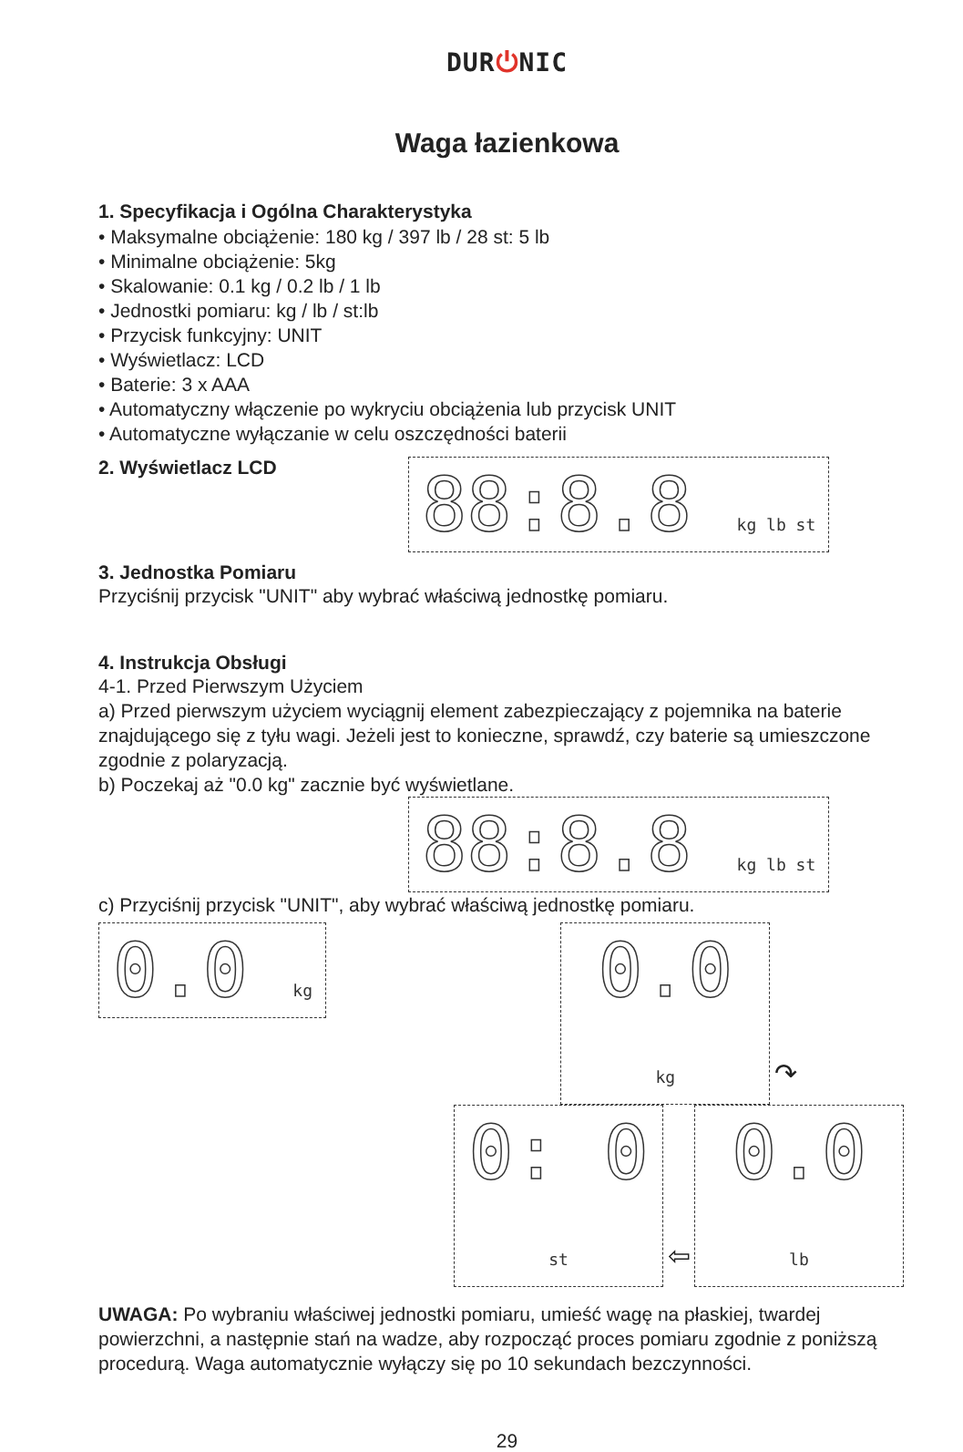DUR⏻NIC
Waga łazienkowa
1. Specyfikacja i Ogólna Charakterystyka
• Maksymalne obciążenie: 180 kg / 397 lb / 28 st: 5 lb
• Minimalne obciążenie: 5kg
• Skalowanie: 0.1 kg / 0.2 lb / 1 lb
• Jednostki pomiaru: kg / lb / st:lb
• Przycisk funkcyjny: UNIT
• Wyświetlacz: LCD
• Baterie: 3 x AAA
• Automatyczny włączenie po wykryciu obciążenia lub przycisk UNIT
• Automatyczne wyłączanie w celu oszczędności baterii
2. Wyświetlacz LCD
88:8.8 kg lb st
3. Jednostka Pomiaru
Przyciśnij przycisk "UNIT" aby wybrać właściwą jednostkę pomiaru.
4. Instrukcja Obsługi
4-1. Przed Pierwszym Użyciem
a) Przed pierwszym użyciem wyciągnij element zabezpieczający z pojemnika na baterie znajdującego się z tyłu wagi. Jeżeli jest to konieczne, sprawdź, czy baterie są umieszczone zgodnie z polaryzacją.
b) Poczekaj aż "0.0 kg" zacznie być wyświetlane.
88:8.8 kg lb st
c) Przyciśnij przycisk "UNIT", aby wybrać właściwą jednostkę pomiaru.
0.0 kg
0.0 kg
↷
0: 0 st
⇦
0.0 lb
UWAGA: Po wybraniu właściwej jednostki pomiaru, umieść wagę na płaskiej, twardej powierzchni, a następnie stań na wadze, aby rozpocząć proces pomiaru zgodnie z poniższą procedurą. Waga automatycznie wyłączy się po 10 sekundach bezczynności.
29